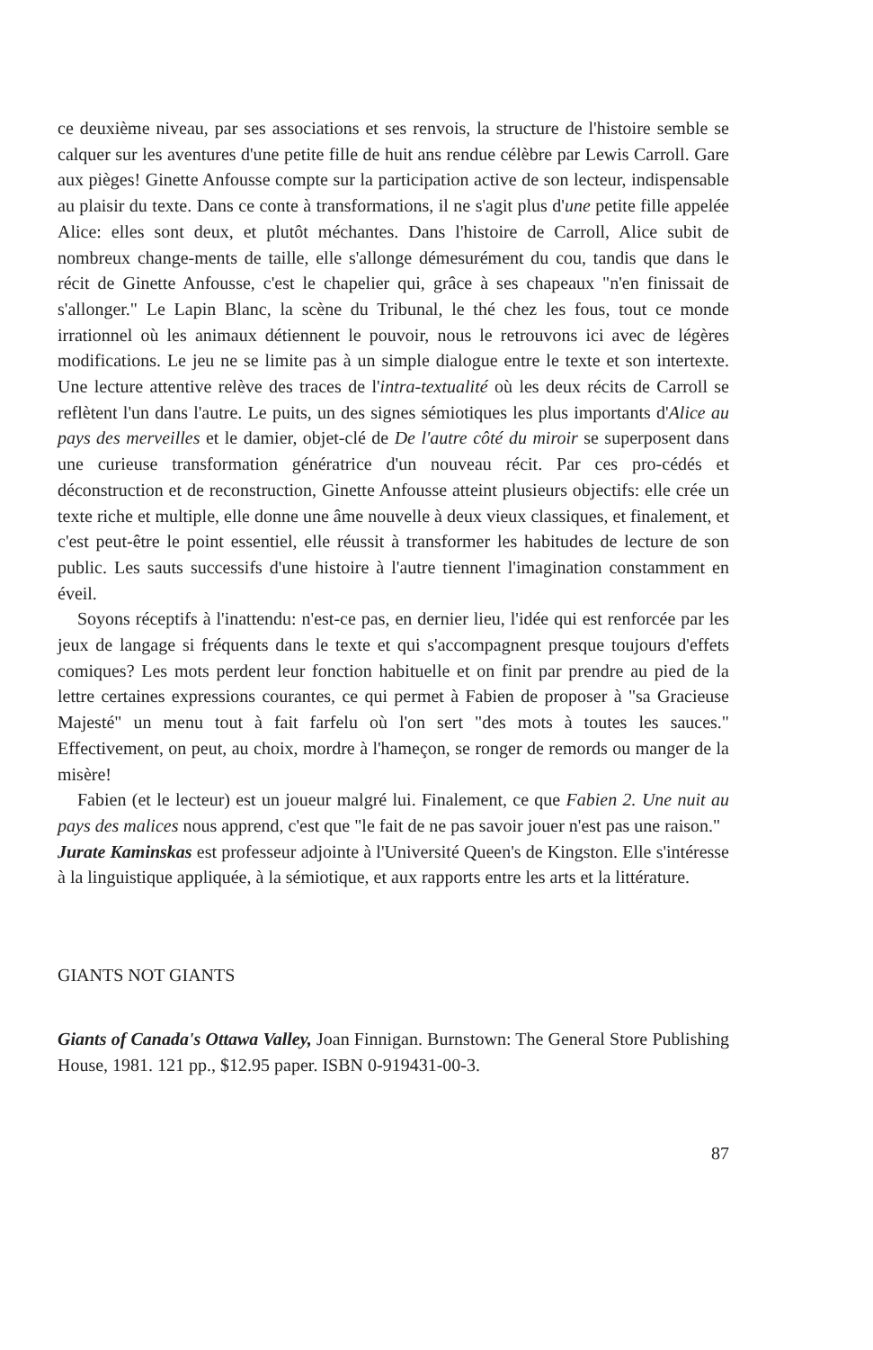ce deuxième niveau, par ses associations et ses renvois, la structure de l'histoire semble se calquer sur les aventures d'une petite fille de huit ans rendue célèbre par Lewis Carroll. Gare aux pièges! Ginette Anfousse compte sur la participation active de son lecteur, indispensable au plaisir du texte. Dans ce conte à transformations, il ne s'agit plus d'une petite fille appelée Alice: elles sont deux, et plutôt méchantes. Dans l'histoire de Carroll, Alice subit de nombreux change-ments de taille, elle s'allonge démesurément du cou, tandis que dans le récit de Ginette Anfousse, c'est le chapelier qui, grâce à ses chapeaux "n'en finissait de s'allonger." Le Lapin Blanc, la scène du Tribunal, le thé chez les fous, tout ce monde irrationnel où les animaux détiennent le pouvoir, nous le retrouvons ici avec de légères modifications. Le jeu ne se limite pas à un simple dialogue entre le texte et son intertexte. Une lecture attentive relève des traces de l'intra-textualité où les deux récits de Carroll se reflètent l'un dans l'autre. Le puits, un des signes sémiotiques les plus importants d'Alice au pays des merveilles et le damier, objet-clé de De l'autre côté du miroir se superposent dans une curieuse transformation génératrice d'un nouveau récit. Par ces pro-cédés et déconstruction et de reconstruction, Ginette Anfousse atteint plusieurs objectifs: elle crée un texte riche et multiple, elle donne une âme nouvelle à deux vieux classiques, et finalement, et c'est peut-être le point essentiel, elle réussit à transformer les habitudes de lecture de son public. Les sauts successifs d'une histoire à l'autre tiennent l'imagination constamment en éveil.
Soyons réceptifs à l'inattendu: n'est-ce pas, en dernier lieu, l'idée qui est renforcée par les jeux de langage si fréquents dans le texte et qui s'accompagnent presque toujours d'effets comiques? Les mots perdent leur fonction habituelle et on finit par prendre au pied de la lettre certaines expressions courantes, ce qui permet à Fabien de proposer à "sa Gracieuse Majesté" un menu tout à fait farfelu où l'on sert "des mots à toutes les sauces." Effectivement, on peut, au choix, mordre à l'hameçon, se ronger de remords ou manger de la misère!
Fabien (et le lecteur) est un joueur malgré lui. Finalement, ce que Fabien 2. Une nuit au pays des malices nous apprend, c'est que "le fait de ne pas savoir jouer n'est pas une raison."
Jurate Kaminskas est professeur adjointe à l'Université Queen's de Kingston. Elle s'intéresse à la linguistique appliquée, à la sémiotique, et aux rapports entre les arts et la littérature.
GIANTS NOT GIANTS
Giants of Canada's Ottawa Valley, Joan Finnigan. Burnstown: The General Store Publishing House, 1981. 121 pp., $12.95 paper. ISBN 0-919431-00-3.
87